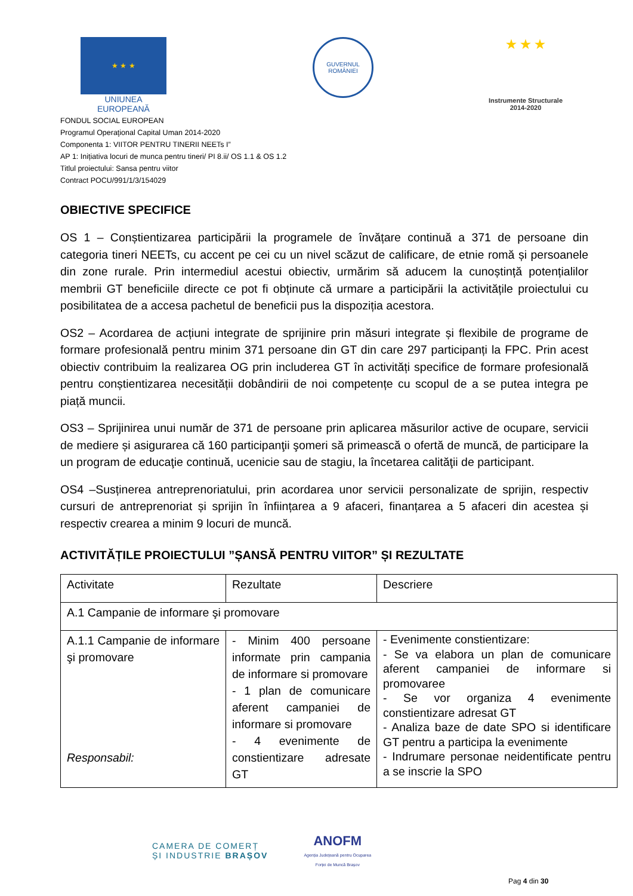★ ★ ★
UNIUNEA EUROPEANĂ
GUVERNUL ROMÂNIEI
★ ★ ★
Instrumente Structurale 2014-2020
FONDUL SOCIAL EUROPEAN
Programul Operaţional Capital Uman 2014-2020
Componenta 1: VIITOR PENTRU TINERII NEETs I”
AP 1: Inițiativa locuri de munca pentru tineri/ PI 8.ii/ OS 1.1 & OS 1.2
Titlul proiectului: Sansa pentru viitor
Contract POCU/991/1/3/154029
OBIECTIVE SPECIFICE
OS 1 – Conștientizarea participării la programele de învățare continuă a 371 de persoane din categoria tineri NEETs, cu accent pe cei cu un nivel scăzut de calificare, de etnie romă și persoanele din zone rurale. Prin intermediul acestui obiectiv, urmărim să aducem la cunoștință potențialilor membrii GT beneficiile directe ce pot fi obținute că urmare a participării la activitățile proiectului cu posibilitatea de a accesa pachetul de beneficii pus la dispoziția acestora.
OS2 – Acordarea de acțiuni integrate de sprijinire prin măsuri integrate și flexibile de programe de formare profesională pentru minim 371 persoane din GT din care 297 participanți la FPC. Prin acest obiectiv contribuim la realizarea OG prin includerea GT în activități specifice de formare profesională pentru conștientizarea necesității dobândirii de noi competențe cu scopul de a se putea integra pe piață muncii.
OS3 – Sprijinirea unui număr de 371 de persoane prin aplicarea măsurilor active de ocupare, servicii de mediere și asigurarea că 160 participanţii şomeri să primească o ofertă de muncă, de participare la un program de educaţie continuă, ucenicie sau de stagiu, la încetarea calităţii de participant.
OS4 –Susținerea antreprenoriatului, prin acordarea unor servicii personalizate de sprijin, respectiv cursuri de antreprenoriat și sprijin în înființarea a 9 afaceri, finanțarea a 5 afaceri din acestea și respectiv crearea a minim 9 locuri de muncă.
ACTIVITĂȚILE PROIECTULUI ”ȘANSĂ PENTRU VIITOR” ȘI REZULTATE
| Activitate | Rezultate | Descriere |
| A.1 Campanie de informare şi promovare | | |
| A.1.1 Campanie de informare şi promovare Responsabil: | - Minim 400 persoane informate prin campania de informare si promovare - 1 plan de comunicare aferent campaniei de informare si promovare - 4 evenimente de constientizare adresate GT | - Evenimente constientizare: - Se va elabora un plan de comunicare aferent campaniei de informare si promovaree - Se vor organiza 4 evenimente constientizare adresat GT - Analiza baze de date SPO si identificare GT pentru a participa la evenimente - Indrumare personae neidentificate pentru a se inscrie la SPO |
CAMERA DE COMERȚ
ȘI INDUSTRIE BRAȘOV
ANOFM
Agenția Județeană pentru Ocuparea
Forței de Muncă Brașov
Pag 4 din 30